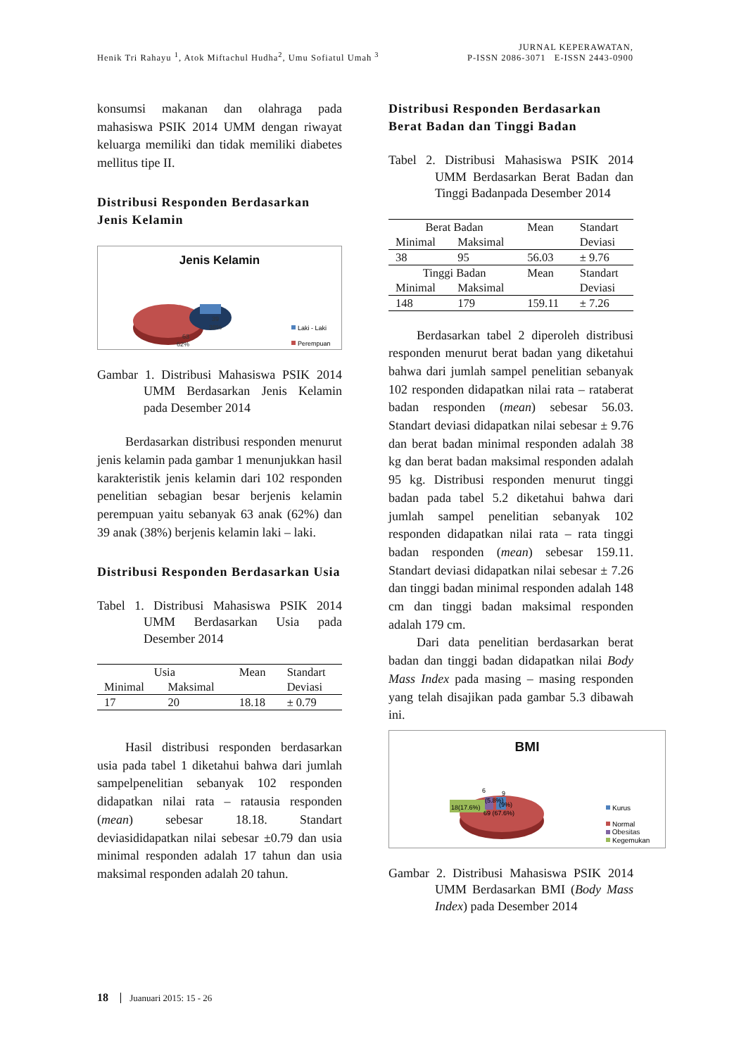Henik Tri Rahayu <sup>1</sup>, Atok Miftachul Hudha<sup>2</sup>, Umu Sofiatul Umah <sup>3</sup>
JURNAL KEPERAWATAN,
P-ISSN 2086-3071 E-ISSN 2443-0900
konsumsi makanan dan olahraga pada mahasiswa PSIK 2014 UMM dengan riwayat keluarga memiliki dan tidak memiliki diabetes mellitus tipe II.
Distribusi Responden Berdasarkan Jenis Kelamin
Jenis Kelamin
63
62%
39
38%
Laki - Laki
Perempuan
Gambar 1. Distribusi Mahasiswa PSIK 2014 UMM Berdasarkan Jenis Kelamin pada Desember 2014
Berdasarkan distribusi responden menurut jenis kelamin pada gambar 1 menunjukkan hasil karakteristik jenis kelamin dari 102 responden penelitian sebagian besar berjenis kelamin perempuan yaitu sebanyak 63 anak (62%) dan 39 anak (38%) berjenis kelamin laki – laki.
Distribusi Responden Berdasarkan Usia
Tabel 1. Distribusi Mahasiswa PSIK 2014 UMM Berdasarkan Usia pada Desember 2014
| Usia | | Mean | Standart |
| --- | --- | --- | --- |
| Minimal | Maksimal | | Deviasi |
| 17 | 20 | 18.18 | ± 0.79 |
Hasil distribusi responden berdasarkan usia pada tabel 1 diketahui bahwa dari jumlah sampelpenelitian sebanyak 102 responden didapatkan nilai rata – ratausia responden (mean) sebesar 18.18. Standart deviasididapatkan nilai sebesar ±0.79 dan usia minimal responden adalah 17 tahun dan usia maksimal responden adalah 20 tahun.
Distribusi Responden Berdasarkan Berat Badan dan Tinggi Badan
Tabel 2. Distribusi Mahasiswa PSIK 2014 UMM Berdasarkan Berat Badan dan Tinggi Badanpada Desember 2014
| Berat Badan | | Mean | Standart |
| --- | --- | --- | --- |
| Minimal | Maksimal | | Deviasi |
| 38 | 95 | 56.03 | ± 9.76 |
| Tinggi Badan | | Mean | Standart |
| Minimal | Maksimal | | Deviasi |
| 148 | 179 | 159.11 | ± 7.26 |
Berdasarkan tabel 2 diperoleh distribusi responden menurut berat badan yang diketahui bahwa dari jumlah sampel penelitian sebanyak 102 responden didapatkan nilai rata – rataberat badan responden (mean) sebesar 56.03. Standart deviasi didapatkan nilai sebesar ± 9.76 dan berat badan minimal responden adalah 38 kg dan berat badan maksimal responden adalah 95 kg. Distribusi responden menurut tinggi badan pada tabel 5.2 diketahui bahwa dari jumlah sampel penelitian sebanyak 102 responden didapatkan nilai rata – rata tinggi badan responden (mean) sebesar 159.11. Standart deviasi didapatkan nilai sebesar ± 7.26 dan tinggi badan minimal responden adalah 148 cm dan tinggi badan maksimal responden adalah 179 cm.
Dari data penelitian berdasarkan berat badan dan tinggi badan didapatkan nilai Body Mass Index pada masing – masing responden yang telah disajikan pada gambar 5.3 dibawah ini.
BMI
69 (67.6%)
18(17.6%)
6
(5.8%)
9
(9%)
Kurus
Normal
Kegemukan
Obesitas
Gambar 2. Distribusi Mahasiswa PSIK 2014 UMM Berdasarkan BMI (Body Mass Index) pada Desember 2014
18 Juanuari 2015: 15 - 26